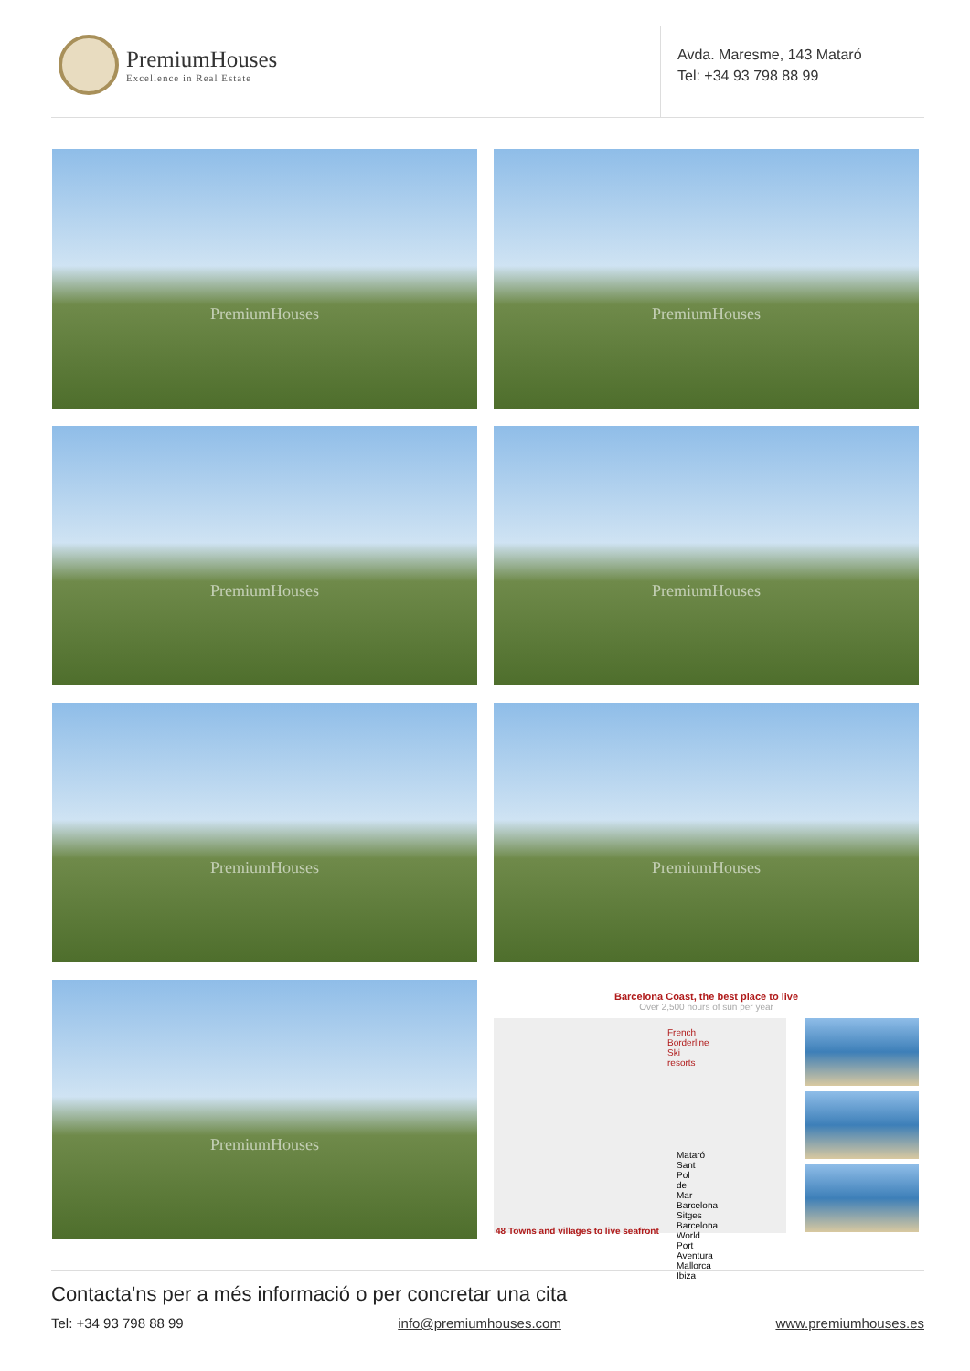PremiumHouses
Excellence in Real Estate
Avda. Maresme, 143 Mataró
Tel: +34 93 798 88 99
PremiumHouses
PremiumHouses
PremiumHouses
PremiumHouses
PremiumHouses
PremiumHouses
PremiumHouses
Barcelona Coast, the best place to live
Over 2,500 hours of sun per year
French Borderline
Ski resorts
Mataró Sant Pol de Mar Barcelona Sitges Barcelona World Port Aventura Mallorca Ibiza
48 Towns and villages to live seafront
Contacta'ns per a més informació o per concretar una cita
Tel: +34 93 798 88 99 info@premiumhouses.com www.premiumhouses.es